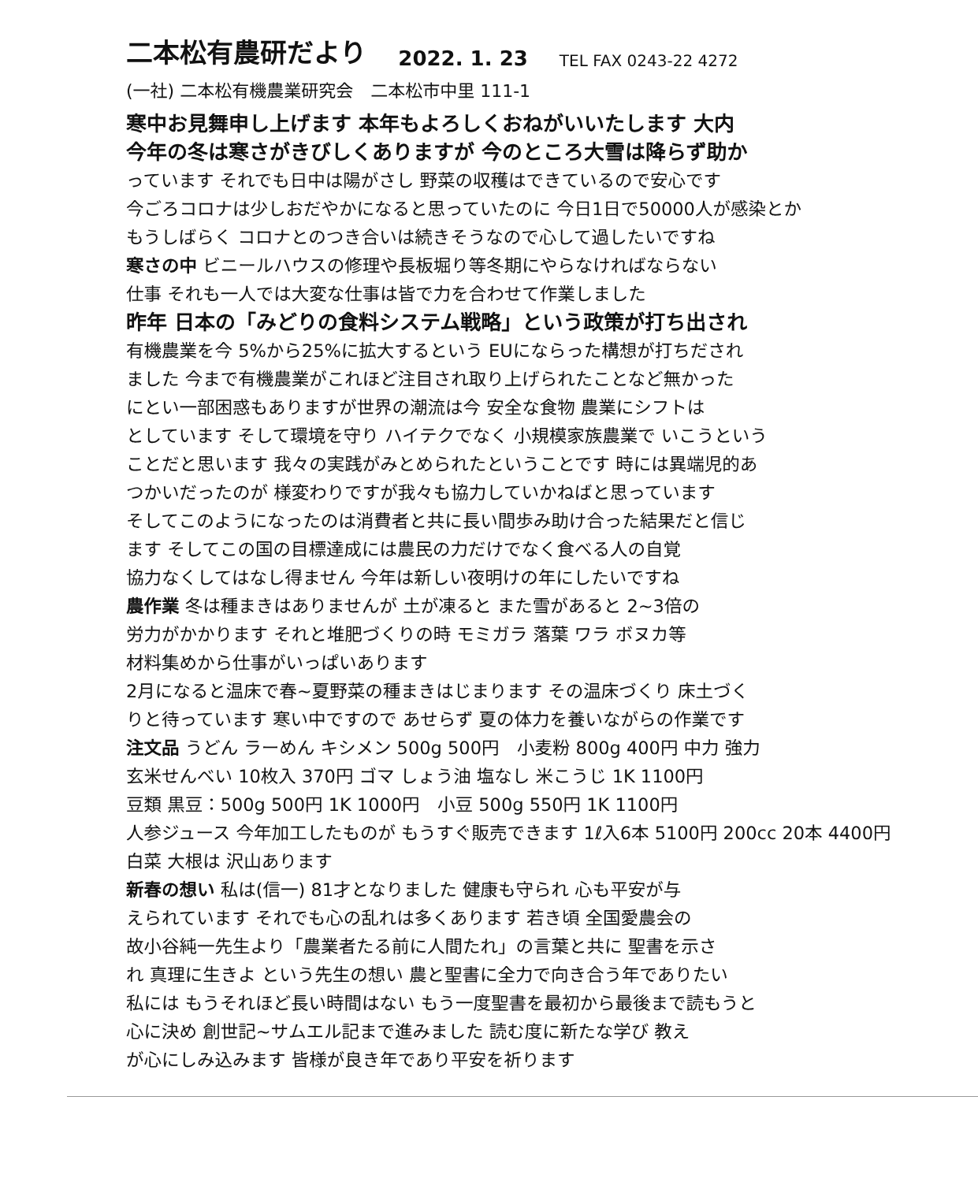二本松有農研だより
2022. 1. 23
TEL FAX 0243-22 4272
(一社) 二本松有機農業研究会　二本松市中里 111-1
寒中お見舞申し上げます 本年もよろしくおねがいいたします 大内
今年の冬は寒さがきびしくありますが 今のところ大雪は降らず助か
っています それでも日中は陽がさし 野菜の収穫はできているので安心です
今ごろコロナは少しおだやかになると思っていたのに 今日1日で50000人が感染とか
もうしばらく コロナとのつき合いは続きそうなので心して過したいですね
寒さの中 ビニールハウスの修理や長板堀り等冬期にやらなければならない
仕事 それも一人では大変な仕事は皆で力を合わせて作業しました
昨年 日本の「みどりの食料システム戦略」という政策が打ち出され
有機農業を今 5%から25%に拡大するという EUにならった構想が打ちだされ
ました 今まで有機農業がこれほど注目され取り上げられたことなど無かった
にとい一部困惑もありますが世界の潮流は今 安全な食物 農業にシフトは
としています そして環境を守り ハイテクでなく 小規模家族農業で いこうという
ことだと思います 我々の実践がみとめられたということです 時には異端児的あ
つかいだったのが 様変わりですが我々も協力していかねばと思っています
そしてこのようになったのは消費者と共に長い間歩み助け合った結果だと信じ
ます そしてこの国の目標達成には農民の力だけでなく食べる人の自覚
協力なくしてはなし得ません 今年は新しい夜明けの年にしたいですね
農作業 冬は種まきはありませんが 土が凍ると また雪があると 2~3倍の
労力がかかります それと堆肥づくりの時 モミガラ 落葉 ワラ ボヌカ等
材料集めから仕事がいっぱいあります
2月になると温床で春~夏野菜の種まきはじまります その温床づくり 床土づく
りと待っています 寒い中ですので あせらず 夏の体力を養いながらの作業です
注文品 うどん ラーめん キシメン 500g 500円　小麦粉 800g 400円 中力 強力
玄米せんべい 10枚入 370円 ゴマ しょう油 塩なし 米こうじ 1K 1100円
豆類 黒豆：500g 500円 1K 1000円　小豆 500g 550円 1K 1100円
人参ジュース 今年加工したものが もうすぐ販売できます 1ℓ入6本 5100円 200cc 20本 4400円
白菜 大根は 沢山あります
新春の想い 私は(信一) 81才となりました 健康も守られ 心も平安が与
えられています それでも心の乱れは多くあります 若き頃 全国愛農会の
故小谷純一先生より「農業者たる前に人間たれ」の言葉と共に 聖書を示さ
れ 真理に生きよ という先生の想い 農と聖書に全力で向き合う年でありたい
私には もうそれほど長い時間はない もう一度聖書を最初から最後まで読もうと
心に決め 創世記~サムエル記まで進みました 読む度に新たな学び 教え
が心にしみ込みます 皆様が良き年であり平安を祈ります